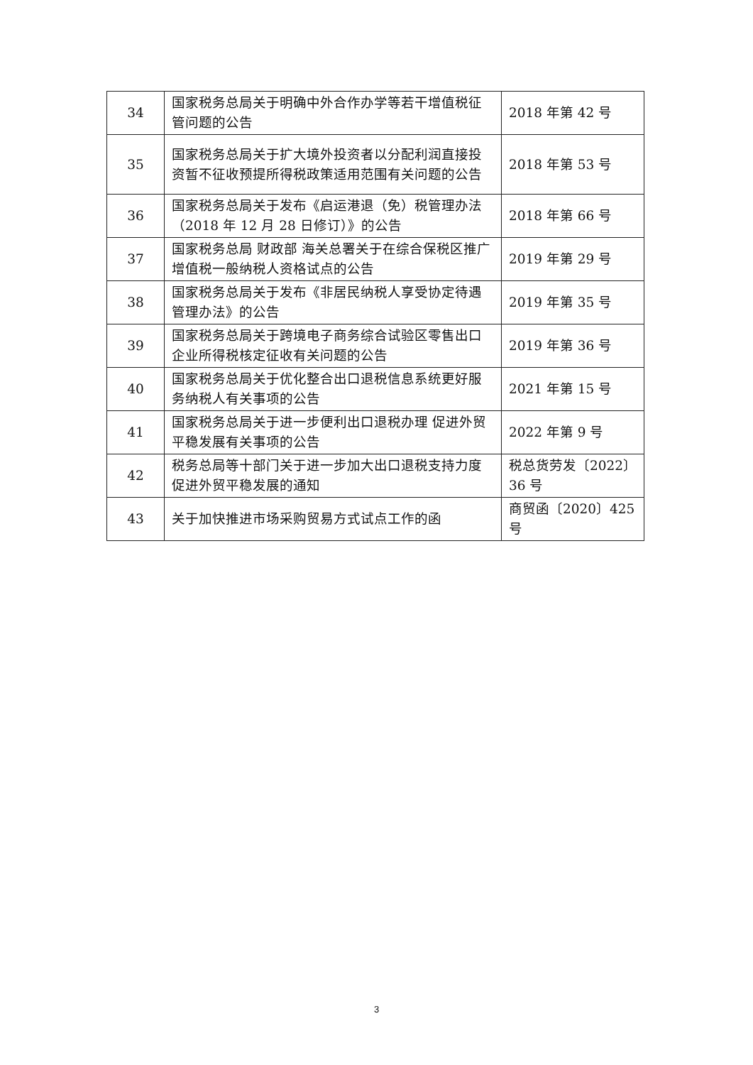| 34 | 国家税务总局关于明确中外合作办学等若干增值税征管问题的公告 | 2018 年第 42 号 |
| 35 | 国家税务总局关于扩大境外投资者以分配利润直接投资暂不征收预提所得税政策适用范围有关问题的公告 | 2018 年第 53 号 |
| 36 | 国家税务总局关于发布《启运港退（免）税管理办法（2018 年 12 月 28 日修订）》的公告 | 2018 年第 66 号 |
| 37 | 国家税务总局 财政部 海关总署关于在综合保税区推广增值税一般纳税人资格试点的公告 | 2019 年第 29 号 |
| 38 | 国家税务总局关于发布《非居民纳税人享受协定待遇管理办法》的公告 | 2019 年第 35 号 |
| 39 | 国家税务总局关于跨境电子商务综合试验区零售出口企业所得税核定征收有关问题的公告 | 2019 年第 36 号 |
| 40 | 国家税务总局关于优化整合出口退税信息系统更好服务纳税人有关事项的公告 | 2021 年第 15 号 |
| 41 | 国家税务总局关于进一步便利出口退税办理 促进外贸平稳发展有关事项的公告 | 2022 年第 9 号 |
| 42 | 税务总局等十部门关于进一步加大出口退税支持力度 促进外贸平稳发展的通知 | 税总货劳发〔2022〕36 号 |
| 43 | 关于加快推进市场采购贸易方式试点工作的函 | 商贸函〔2020〕425 号 |
3